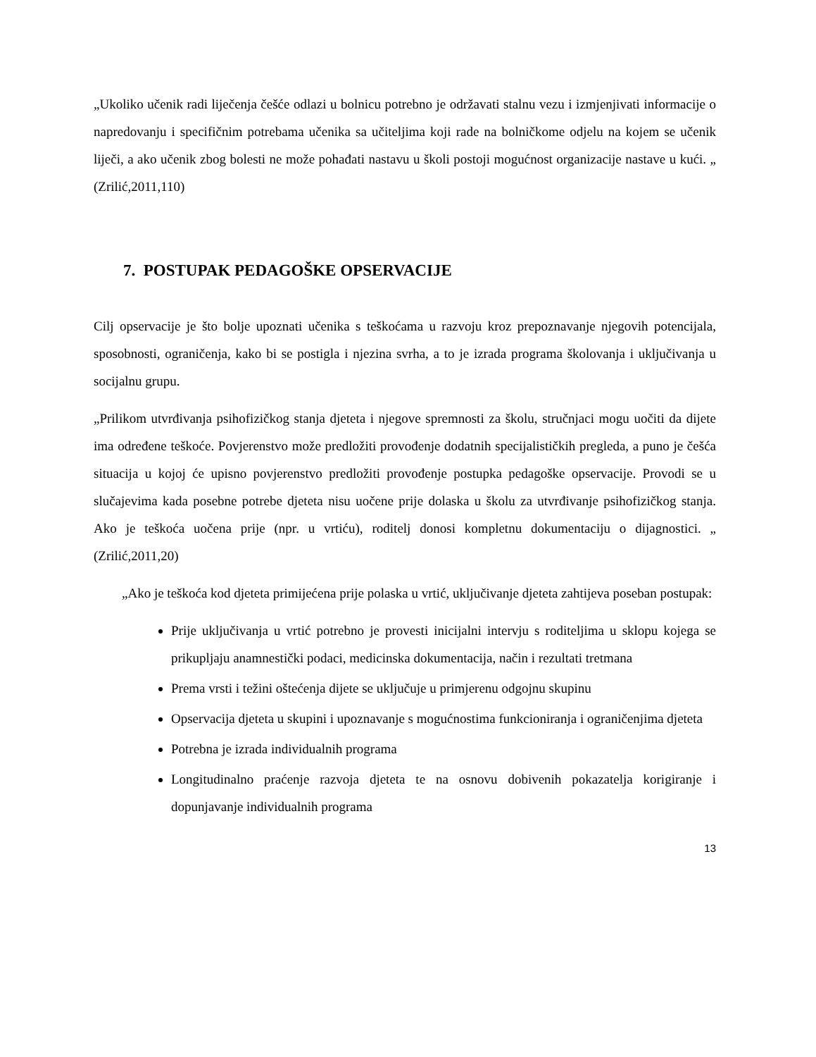„Ukoliko učenik radi liječenja češće odlazi u bolnicu potrebno je održavati stalnu vezu i izmjenjivati informacije o napredovanju i specifičnim potrebama učenika sa učiteljima koji rade na bolničkome odjelu na kojem se učenik liječi, a ako učenik zbog bolesti ne može pohađati nastavu u školi postoji mogućnost organizacije nastave u kući. „ (Zrilić,2011,110)
7. POSTUPAK PEDAGOŠKE OPSERVACIJE
Cilj opservacije je što bolje upoznati učenika s teškoćama u razvoju kroz prepoznavanje njegovih potencijala, sposobnosti, ograničenja, kako bi se postigla i njezina svrha, a to je izrada programa školovanja i uključivanja u socijalnu grupu.
„Prilikom utvrđivanja psihofizičkog stanja djeteta i njegove spremnosti za školu, stručnjaci mogu uočiti da dijete ima određene teškoće. Povjerenstvo može predložiti provođenje dodatnih specijalističkih pregleda, a puno je češća situacija u kojoj će upisno povjerenstvo predložiti provođenje postupka pedagoške opservacije. Provodi se u slučajevima kada posebne potrebe djeteta nisu uočene prije dolaska u školu za utvrđivanje psihofizičkog stanja. Ako je teškoća uočena prije (npr. u vrtiću), roditelj donosi kompletnu dokumentaciju o dijagnostici. „ (Zrilić,2011,20)
„Ako je teškoća kod djeteta primijećena prije polaska u vrtić, uključivanje djeteta zahtijeva poseban postupak:
Prije uključivanja u vrtić potrebno je provesti inicijalni intervju s roditeljima u sklopu kojega se prikupljaju anamnestički podaci, medicinska dokumentacija, način i rezultati tretmana
Prema vrsti i težini oštećenja dijete se uključuje u primjerenu odgojnu skupinu
Opservacija djeteta u skupini i upoznavanje s mogućnostima funkcioniranja i ograničenjima djeteta
Potrebna je izrada individualnih programa
Longitudinalno praćenje razvoja djeteta te na osnovu dobivenih pokazatelja korigiranje i dopunjavanje individualnih programa
13